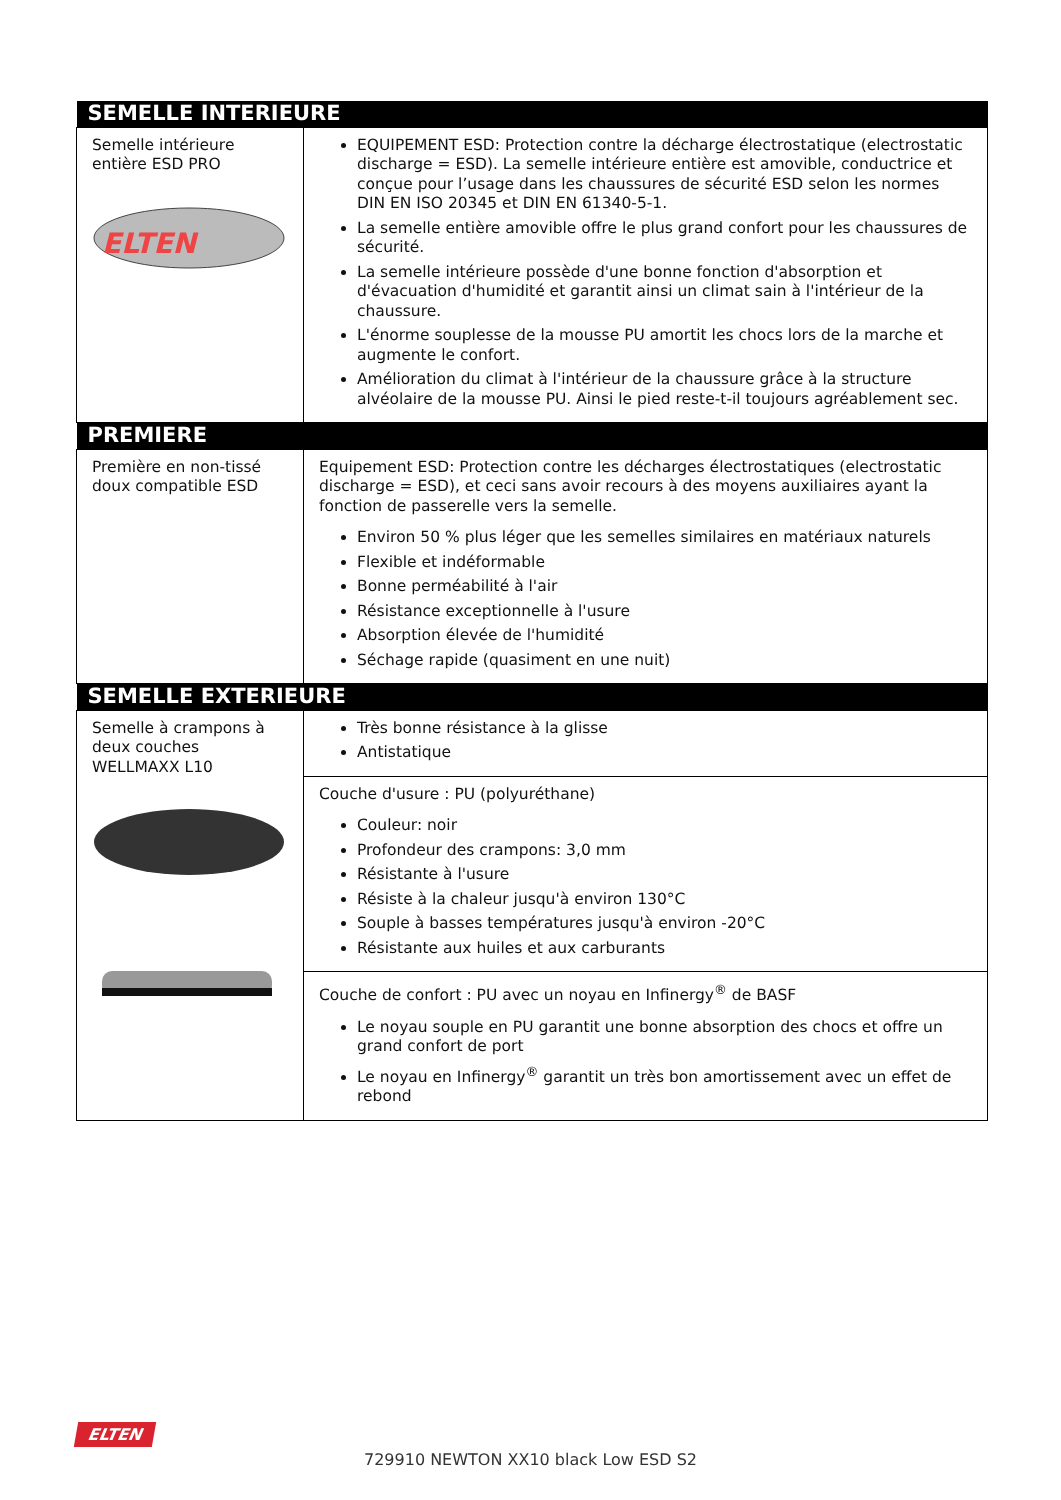| SEMELLE INTERIEURE | |
| --- | --- |
| Semelle intérieure entière ESD PRO ELTEN | EQUIPEMENT ESD: Protection contre la décharge électrostatique (electrostatic discharge = ESD). La semelle intérieure entière est amovible, conductrice et conçue pour l’usage dans les chaussures de sécurité ESD selon les normes DIN EN ISO 20345 et DIN EN 61340-5-1. La semelle entière amovible offre le plus grand confort pour les chaussures de sécurité. La semelle intérieure possède d'une bonne fonction d'absorption et d'évacuation d'humidité et garantit ainsi un climat sain à l'intérieur de la chaussure. L'énorme souplesse de la mousse PU amortit les chocs lors de la marche et augmente le confort. Amélioration du climat à l'intérieur de la chaussure grâce à la structure alvéolaire de la mousse PU. Ainsi le pied reste-t-il toujours agréablement sec. |
| PREMIERE | |
| Première en non-tissé doux compatible ESD | Equipement ESD: Protection contre les décharges électrostatiques (electrostatic discharge = ESD), et ceci sans avoir recours à des moyens auxiliaires ayant la fonction de passerelle vers la semelle. Environ 50 % plus léger que les semelles similaires en matériaux naturels Flexible et indéformable Bonne perméabilité à l'air Résistance exceptionnelle à l'usure Absorption élevée de l'humidité Séchage rapide (quasiment en une nuit) |
| SEMELLE EXTERIEURE | |
| Semelle à crampons à deux couches WELLMAXX L10 | Très bonne résistance à la glisse Antistatique |
| | Couche d'usure : PU (polyuréthane) Couleur: noir Profondeur des crampons: 3,0 mm Résistante à l'usure Résiste à la chaleur jusqu'à environ 130°C Souple à basses températures jusqu'à environ -20°C Résistante aux huiles et aux carburants |
| | Couche de confort : PU avec un noyau en Infinergy<sup>®</sup> de BASF Le noyau souple en PU garantit une bonne absorption des chocs et offre un grand confort de port Le noyau en Infinergy<sup>®</sup> garantit un très bon amortissement avec un effet de rebond |
ELTEN
729910 NEWTON XX10 black Low ESD S2